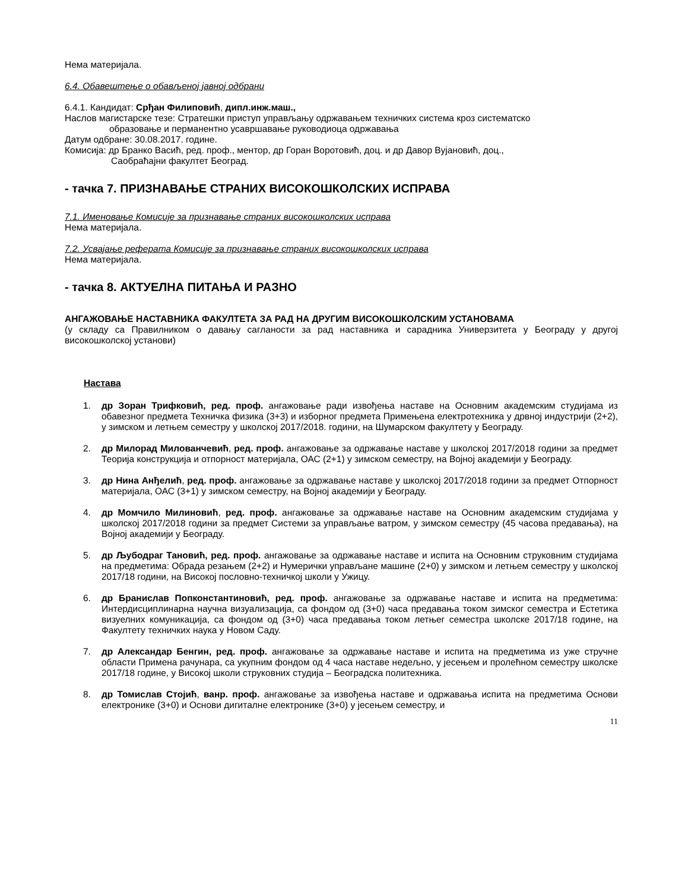Нема материјала.
6.4. Обавештење о обављеној јавној одбрани
6.4.1. Кандидат: Срђан Филиповић, дипл.инж.маш.,
Наслов магистарске тезе: Стратешки приступ управљању одржавањем техничких система кроз систематско
образовање и перманентно усавршавање руководиоца одржавања
Датум одбране: 30.08.2017. године.
Комисија: др Бранко Васић, ред. проф., ментор, др Горан Воротовић, доц. и др Давор Вујановић, доц.,
Саобраћајни факултет Београд.
- тачка 7. ПРИЗНАВАЊЕ СТРАНИХ ВИСОКОШКОЛСКИХ ИСПРАВА
7.1. Именовање Комисије за признавање страних високошколских исправа
Нема материјала.
7.2. Усвајање реферата Комисије за признавање страних високошколских исправа
Нема материјала.
- тачка 8. АКТУЕЛНА ПИТАЊА И РАЗНО
АНГАЖОВАЊЕ НАСТАВНИКА ФАКУЛТЕТА ЗА РАД НА ДРУГИМ ВИСОКОШКОЛСКИМ УСТАНОВАМА
(у складу са Правилником о давању сагланости за рад наставника и сарадника Универзитета у Београду у другој високошколској установи)
Настава
1. др Зоран Трифковић, ред. проф. ангажовање ради извођења наставе на Основним академским студијама из обавезног предмета Техничка физика (3+3) и изборног предмета Примењена електротехника у дрвној индустрији (2+2), у зимском и летњем семестру у школској 2017/2018. години, на Шумарском факултету у Београду.
2. др Милорад Милованчевић, ред. проф. ангажовање за одржавање наставе у школској 2017/2018 години за предмет Теорија конструкција и отпорност материјала, ОАС (2+1) у зимском семестру, на Војној академији у Београду.
3. др Нина Анђелић, ред. проф. ангажовање за одржавање наставе у школској 2017/2018 години за предмет Отпорност материјала, ОАС (3+1) у зимском семестру, на Војној академији у Београду.
4. др Момчило Милиновић, ред. проф. ангажовање за одржавање наставе на Основним академским студијама у школској 2017/2018 години за предмет Системи за управљање ватром, у зимском семестру (45 часова предавања), на Војној академији у Београду.
5. др Љубодраг Тановић, ред. проф. ангажовање за одржавање наставе и испита на Основним струковним студијама на предметима: Обрада резањем (2+2) и Нумерички управљане машине (2+0) у зимском и летњем семестру у школској 2017/18 години, на Високој пословно-техничкој школи у Ужицу.
6. др Бранислав Попконстантиновић, ред. проф. ангажовање за одржавање наставе и испита на предметима: Интердисциплинарна научна визуализација, са фондом од (3+0) часа предавања током зимског семестра и Естетика визуелних комуникација, са фондом од (3+0) часа предавања током летњег семестра школске 2017/18 године, на Факултету техничких наука у Новом Саду.
7. др Александар Бенгин, ред. проф. ангажовање за одржавање наставе и испита на предметима из уже стручне области Примена рачунара, са укупним фондом од 4 часа наставе недељно, у јесењем и пролећном семестру школске 2017/18 године, у Високој школи струковних студија – Београдска политехника.
8. др Томислав Стојић, ванр. проф. ангажовање за извођења наставе и одржавања испита на предметима Основи електронике (3+0) и Основи дигиталне електронике (3+0) у јесењем семестру, и
11